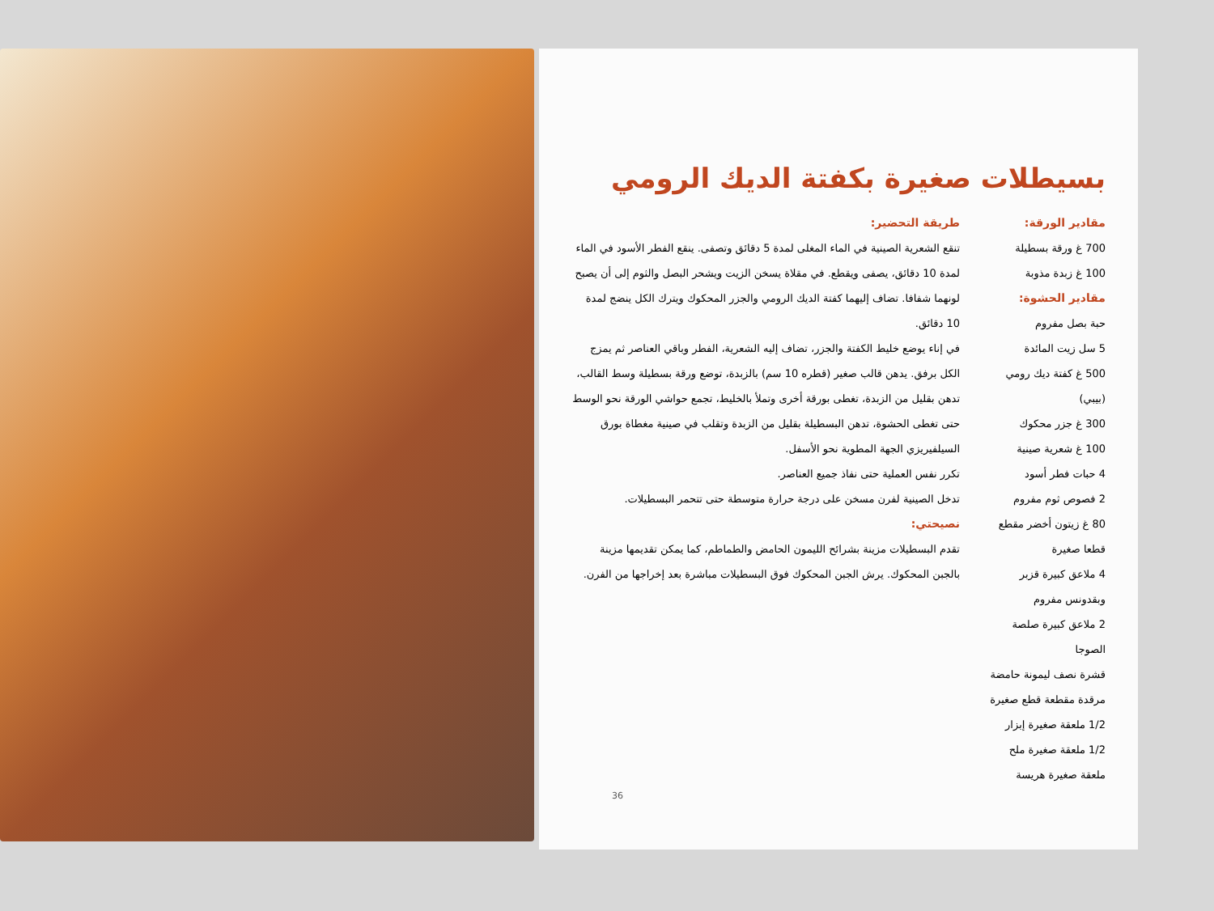بسيطلات صغيرة بكفتة الديك الرومي
مقادير الورقة:
700 غ ورقة بسطيلة
100 غ زبدة مذوبة
مقادير الحشوة:
حبة بصل مفروم
5 سل زيت المائدة
500 غ كفتة ديك رومي (بيبي)
300 غ جزر محكوك
100 غ شعرية صينية
4 حبات فطر أسود
2 فصوص ثوم مفروم
80 غ زيتون أخضر مقطع قطعا صغيرة
4 ملاعق كبيرة قزبر وبقدونس مفروم
2 ملاعق كبيرة صلصة الصوجا
قشرة نصف ليمونة حامضة مرقدة مقطعة قطع صغيرة
1/2 ملعقة صغيرة إبزار
1/2 ملعقة صغيرة ملح
ملعقة صغيرة هريسة
طريقة التحضير:
تنقع الشعرية الصينية في الماء المغلى لمدة 5 دقائق وتصفى. ينقع الفطر الأسود في الماء لمدة 10 دقائق، يصفى ويقطع. في مقلاة يسخن الزيت ويشحر البصل والثوم إلى أن يصبح لونهما شفافا. تضاف إليهما كفتة الديك الرومي والجزر المحكوك ويترك الكل ينضج لمدة 10 دقائق.
في إناء يوضع خليط الكفتة والجزر، تضاف إليه الشعرية، الفطر وباقي العناصر ثم يمزج الكل برفق. يدهن قالب صغير (قطره 10 سم) بالزبدة، توضع ورقة بسطيلة وسط القالب، تدهن بقليل من الزبدة، تغطى بورقة أخرى وتملأ بالخليط، تجمع حواشي الورقة نحو الوسط حتى تغطى الحشوة، تدهن البسطيلة بقليل من الزبدة وتقلب في صينية مغطاة بورق السيلفيريزي الجهة المطوية نحو الأسفل.
تكرر نفس العملية حتى نفاذ جميع العناصر.
تدخل الصينية لفرن مسخن على درجة حرارة متوسطة حتى تتحمر البسطيلات.
نصيحتي:
تقدم البسطيلات مزينة بشرائح الليمون الحامض والطماطم، كما يمكن تقديمها مزينة بالجبن المحكوك. يرش الجبن المحكوك فوق البسطيلات مباشرة بعد إخراجها من الفرن.
36